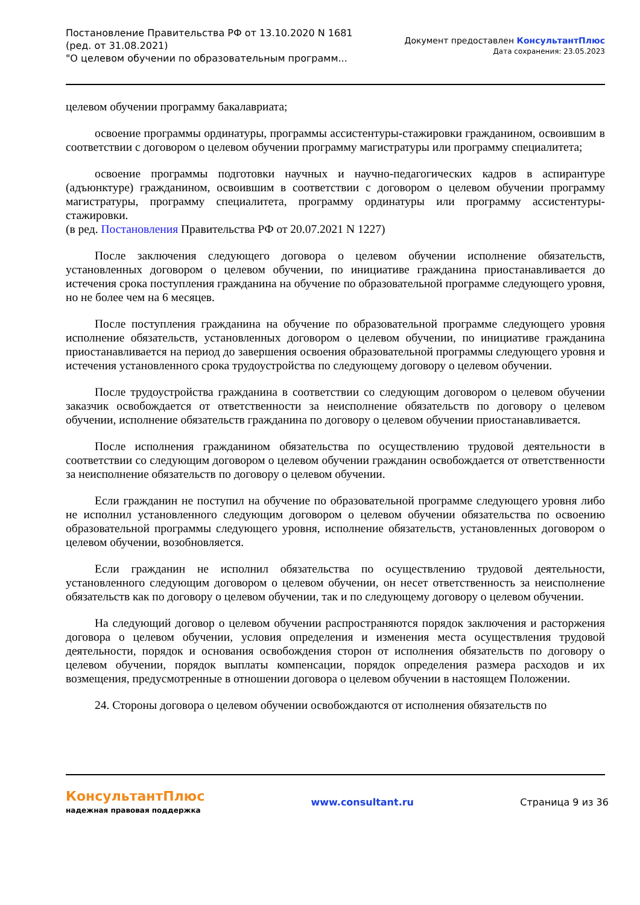Постановление Правительства РФ от 13.10.2020 N 1681
(ред. от 31.08.2021)
"О целевом обучении по образовательным программ...
Документ предоставлен КонсультантПлюс
Дата сохранения: 23.05.2023
целевом обучении программу бакалавриата;
освоение программы ординатуры, программы ассистентуры-стажировки гражданином, освоившим в соответствии с договором о целевом обучении программу магистратуры или программу специалитета;
освоение программы подготовки научных и научно-педагогических кадров в аспирантуре (адъюнктуре) гражданином, освоившим в соответствии с договором о целевом обучении программу магистратуры, программу специалитета, программу ординатуры или программу ассистентуры-стажировки.
(в ред. Постановления Правительства РФ от 20.07.2021 N 1227)
После заключения следующего договора о целевом обучении исполнение обязательств, установленных договором о целевом обучении, по инициативе гражданина приостанавливается до истечения срока поступления гражданина на обучение по образовательной программе следующего уровня, но не более чем на 6 месяцев.
После поступления гражданина на обучение по образовательной программе следующего уровня исполнение обязательств, установленных договором о целевом обучении, по инициативе гражданина приостанавливается на период до завершения освоения образовательной программы следующего уровня и истечения установленного срока трудоустройства по следующему договору о целевом обучении.
После трудоустройства гражданина в соответствии со следующим договором о целевом обучении заказчик освобождается от ответственности за неисполнение обязательств по договору о целевом обучении, исполнение обязательств гражданина по договору о целевом обучении приостанавливается.
После исполнения гражданином обязательства по осуществлению трудовой деятельности в соответствии со следующим договором о целевом обучении гражданин освобождается от ответственности за неисполнение обязательств по договору о целевом обучении.
Если гражданин не поступил на обучение по образовательной программе следующего уровня либо не исполнил установленного следующим договором о целевом обучении обязательства по освоению образовательной программы следующего уровня, исполнение обязательств, установленных договором о целевом обучении, возобновляется.
Если гражданин не исполнил обязательства по осуществлению трудовой деятельности, установленного следующим договором о целевом обучении, он несет ответственность за неисполнение обязательств как по договору о целевом обучении, так и по следующему договору о целевом обучении.
На следующий договор о целевом обучении распространяются порядок заключения и расторжения договора о целевом обучении, условия определения и изменения места осуществления трудовой деятельности, порядок и основания освобождения сторон от исполнения обязательств по договору о целевом обучении, порядок выплаты компенсации, порядок определения размера расходов и их возмещения, предусмотренные в отношении договора о целевом обучении в настоящем Положении.
24. Стороны договора о целевом обучении освобождаются от исполнения обязательств по
КонсультантПлюс
надежная правовая поддержка
www.consultant.ru Страница 9 из 36